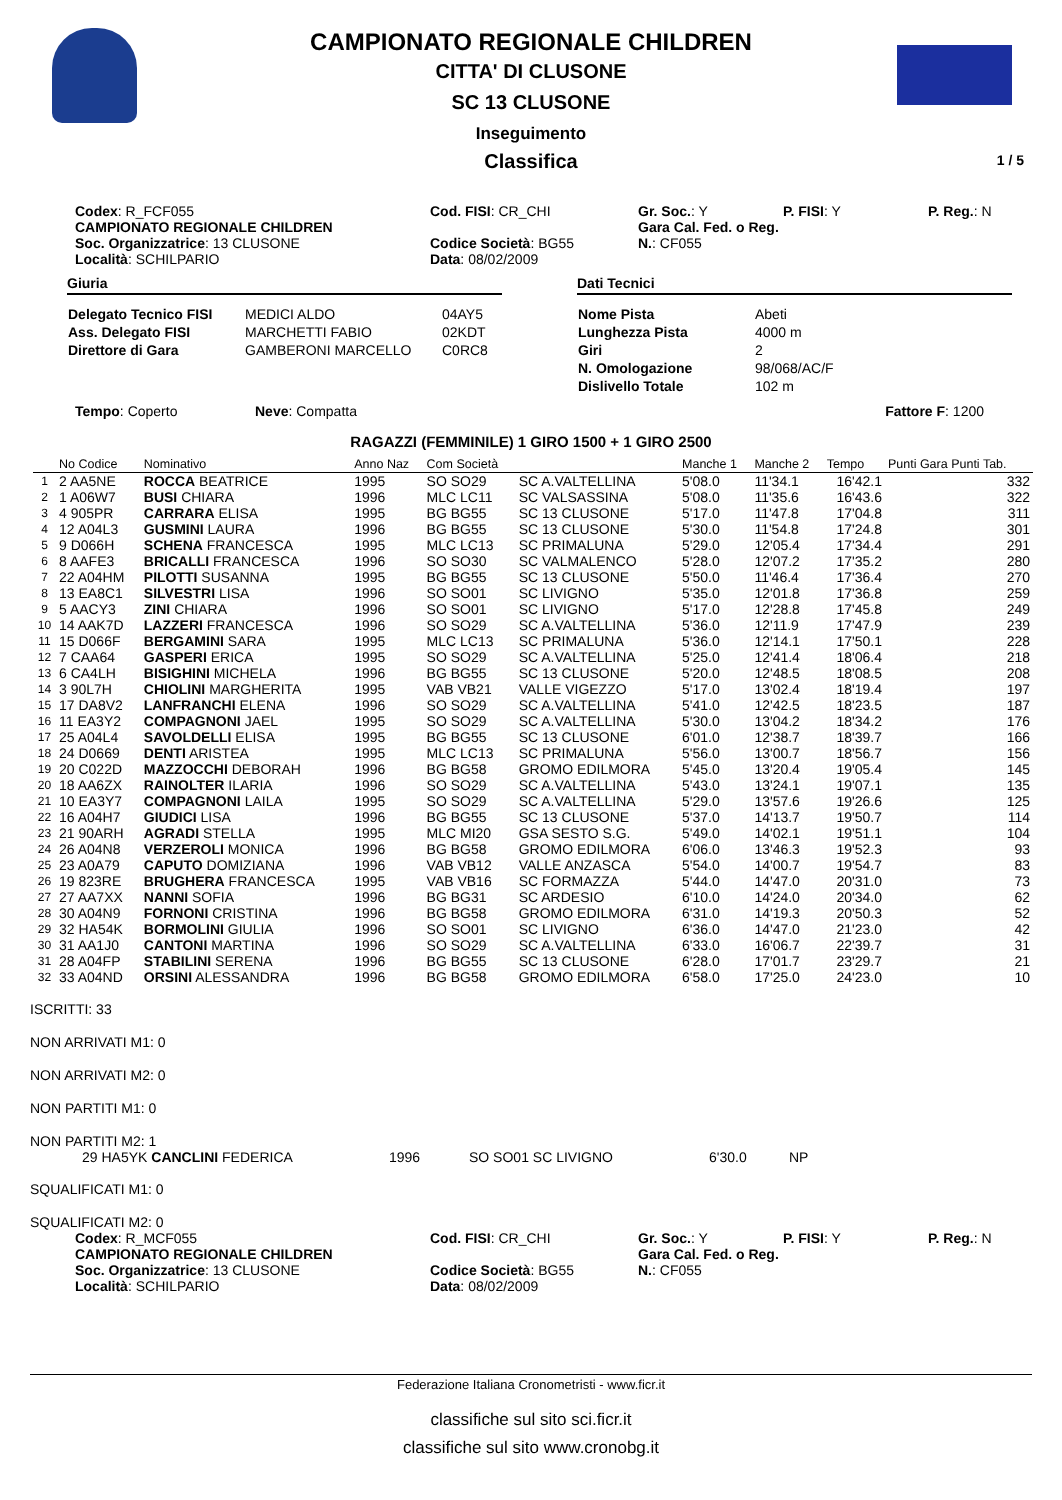CAMPIONATO REGIONALE CHILDREN
CITTA' DI CLUSONE
SC 13 CLUSONE
Inseguimento
Classifica
1 / 5
Codex: R_FCF055
CAMPIONATO REGIONALE CHILDREN
Soc. Organizzatrice: 13 CLUSONE
Località: SCHILPARIO
Cod. FISI: CR_CHI
Codice Società: BG55
Data: 08/02/2009
Gr. Soc.: Y
Gara Cal. Fed. o Reg. N.: CF055
P. FISI: Y
P. Reg.: N
Giuria
| Delegato Tecnico FISI | MEDICI ALDO | 04AY5 |
| Ass. Delegato FISI | MARCHETTI FABIO | 02KDT |
| Direttore di Gara | GAMBERONI MARCELLO | C0RC8 |
Dati Tecnici
| Nome Pista | Abeti |
| Lunghezza Pista | 4000 m |
| Giri | 2 |
| N. Omologazione | 98/068/AC/F |
| Dislivello Totale | 102 m |
Tempo: Coperto Neve: Compatta Fattore F: 1200
RAGAZZI (FEMMINILE) 1 GIRO 1500 + 1 GIRO 2500
| | No Codice | Nominativo | Anno Naz | Com Società | | Manche 1 | Manche 2 | Tempo | Punti Gara Punti Tab. |
| --- | --- | --- | --- | --- | --- | --- | --- | --- | --- |
| 1 | 2 AA5NE | ROCCA BEATRICE | 1995 | SO SO29 | SC A.VALTELLINA | 5'08.0 | 11'34.1 | 16'42.1 | 332 |
| 2 | 1 A06W7 | BUSI CHIARA | 1996 | MLC LC11 | SC VALSASSINA | 5'08.0 | 11'35.6 | 16'43.6 | 322 |
| 3 | 4 905PR | CARRARA ELISA | 1995 | BG BG55 | SC 13 CLUSONE | 5'17.0 | 11'47.8 | 17'04.8 | 311 |
| 4 | 12 A04L3 | GUSMINI LAURA | 1996 | BG BG55 | SC 13 CLUSONE | 5'30.0 | 11'54.8 | 17'24.8 | 301 |
| 5 | 9 D066H | SCHENA FRANCESCA | 1995 | MLC LC13 | SC PRIMALUNA | 5'29.0 | 12'05.4 | 17'34.4 | 291 |
| 6 | 8 AAFE3 | BRICALLI FRANCESCA | 1996 | SO SO30 | SC VALMALENCO | 5'28.0 | 12'07.2 | 17'35.2 | 280 |
| 7 | 22 A04HM | PILOTTI SUSANNA | 1995 | BG BG55 | SC 13 CLUSONE | 5'50.0 | 11'46.4 | 17'36.4 | 270 |
| 8 | 13 EA8C1 | SILVESTRI LISA | 1996 | SO SO01 | SC LIVIGNO | 5'35.0 | 12'01.8 | 17'36.8 | 259 |
| 9 | 5 AACY3 | ZINI CHIARA | 1996 | SO SO01 | SC LIVIGNO | 5'17.0 | 12'28.8 | 17'45.8 | 249 |
| 10 | 14 AAK7D | LAZZERI FRANCESCA | 1996 | SO SO29 | SC A.VALTELLINA | 5'36.0 | 12'11.9 | 17'47.9 | 239 |
| 11 | 15 D066F | BERGAMINI SARA | 1995 | MLC LC13 | SC PRIMALUNA | 5'36.0 | 12'14.1 | 17'50.1 | 228 |
| 12 | 7 CAA64 | GASPERI ERICA | 1995 | SO SO29 | SC A.VALTELLINA | 5'25.0 | 12'41.4 | 18'06.4 | 218 |
| 13 | 6 CA4LH | BISIGHINI MICHELA | 1996 | BG BG55 | SC 13 CLUSONE | 5'20.0 | 12'48.5 | 18'08.5 | 208 |
| 14 | 3 90L7H | CHIOLINI MARGHERITA | 1995 | VAB VB21 | VALLE VIGEZZO | 5'17.0 | 13'02.4 | 18'19.4 | 197 |
| 15 | 17 DA8V2 | LANFRANCHI ELENA | 1996 | SO SO29 | SC A.VALTELLINA | 5'41.0 | 12'42.5 | 18'23.5 | 187 |
| 16 | 11 EA3Y2 | COMPAGNONI JAEL | 1995 | SO SO29 | SC A.VALTELLINA | 5'30.0 | 13'04.2 | 18'34.2 | 176 |
| 17 | 25 A04L4 | SAVOLDELLI ELISA | 1995 | BG BG55 | SC 13 CLUSONE | 6'01.0 | 12'38.7 | 18'39.7 | 166 |
| 18 | 24 D0669 | DENTI ARISTEA | 1995 | MLC LC13 | SC PRIMALUNA | 5'56.0 | 13'00.7 | 18'56.7 | 156 |
| 19 | 20 C022D | MAZZOCCHI DEBORAH | 1996 | BG BG58 | GROMO EDILMORA | 5'45.0 | 13'20.4 | 19'05.4 | 145 |
| 20 | 18 AA6ZX | RAINOLTER ILARIA | 1996 | SO SO29 | SC A.VALTELLINA | 5'43.0 | 13'24.1 | 19'07.1 | 135 |
| 21 | 10 EA3Y7 | COMPAGNONI LAILA | 1995 | SO SO29 | SC A.VALTELLINA | 5'29.0 | 13'57.6 | 19'26.6 | 125 |
| 22 | 16 A04H7 | GIUDICI LISA | 1996 | BG BG55 | SC 13 CLUSONE | 5'37.0 | 14'13.7 | 19'50.7 | 114 |
| 23 | 21 90ARH | AGRADI STELLA | 1995 | MLC MI20 | GSA SESTO S.G. | 5'49.0 | 14'02.1 | 19'51.1 | 104 |
| 24 | 26 A04N8 | VERZEROLI MONICA | 1996 | BG BG58 | GROMO EDILMORA | 6'06.0 | 13'46.3 | 19'52.3 | 93 |
| 25 | 23 A0A79 | CAPUTO DOMIZIANA | 1996 | VAB VB12 | VALLE ANZASCA | 5'54.0 | 14'00.7 | 19'54.7 | 83 |
| 26 | 19 823RE | BRUGHERA FRANCESCA | 1995 | VAB VB16 | SC FORMAZZA | 5'44.0 | 14'47.0 | 20'31.0 | 73 |
| 27 | 27 AA7XX | NANNI SOFIA | 1996 | BG BG31 | SC ARDESIO | 6'10.0 | 14'24.0 | 20'34.0 | 62 |
| 28 | 30 A04N9 | FORNONI CRISTINA | 1996 | BG BG58 | GROMO EDILMORA | 6'31.0 | 14'19.3 | 20'50.3 | 52 |
| 29 | 32 HA54K | BORMOLINI GIULIA | 1996 | SO SO01 | SC LIVIGNO | 6'36.0 | 14'47.0 | 21'23.0 | 42 |
| 30 | 31 AA1J0 | CANTONI MARTINA | 1996 | SO SO29 | SC A.VALTELLINA | 6'33.0 | 16'06.7 | 22'39.7 | 31 |
| 31 | 28 A04FP | STABILINI SERENA | 1996 | BG BG55 | SC 13 CLUSONE | 6'28.0 | 17'01.7 | 23'29.7 | 21 |
| 32 | 33 A04ND | ORSINI ALESSANDRA | 1996 | BG BG58 | GROMO EDILMORA | 6'58.0 | 17'25.0 | 24'23.0 | 10 |
ISCRITTI: 33
NON ARRIVATI M1: 0
NON ARRIVATI M2: 0
NON PARTITI M1: 0
NON PARTITI M2: 1
29 HA5YK CANCLINI FEDERICA 1996 SO SO01 SC LIVIGNO 6'30.0 NP
SQUALIFICATI M1: 0
SQUALIFICATI M2: 0
Codex: R_MCF055
CAMPIONATO REGIONALE CHILDREN
Soc. Organizzatrice: 13 CLUSONE
Località: SCHILPARIO
Cod. FISI: CR_CHI
Codice Società: BG55
Data: 08/02/2009
Gr. Soc.: Y
Gara Cal. Fed. o Reg. N.: CF055
P. FISI: Y
P. Reg.: N
Federazione Italiana Cronometristi - www.ficr.it
classifiche sul sito sci.ficr.it
classifiche sul sito www.cronobg.it